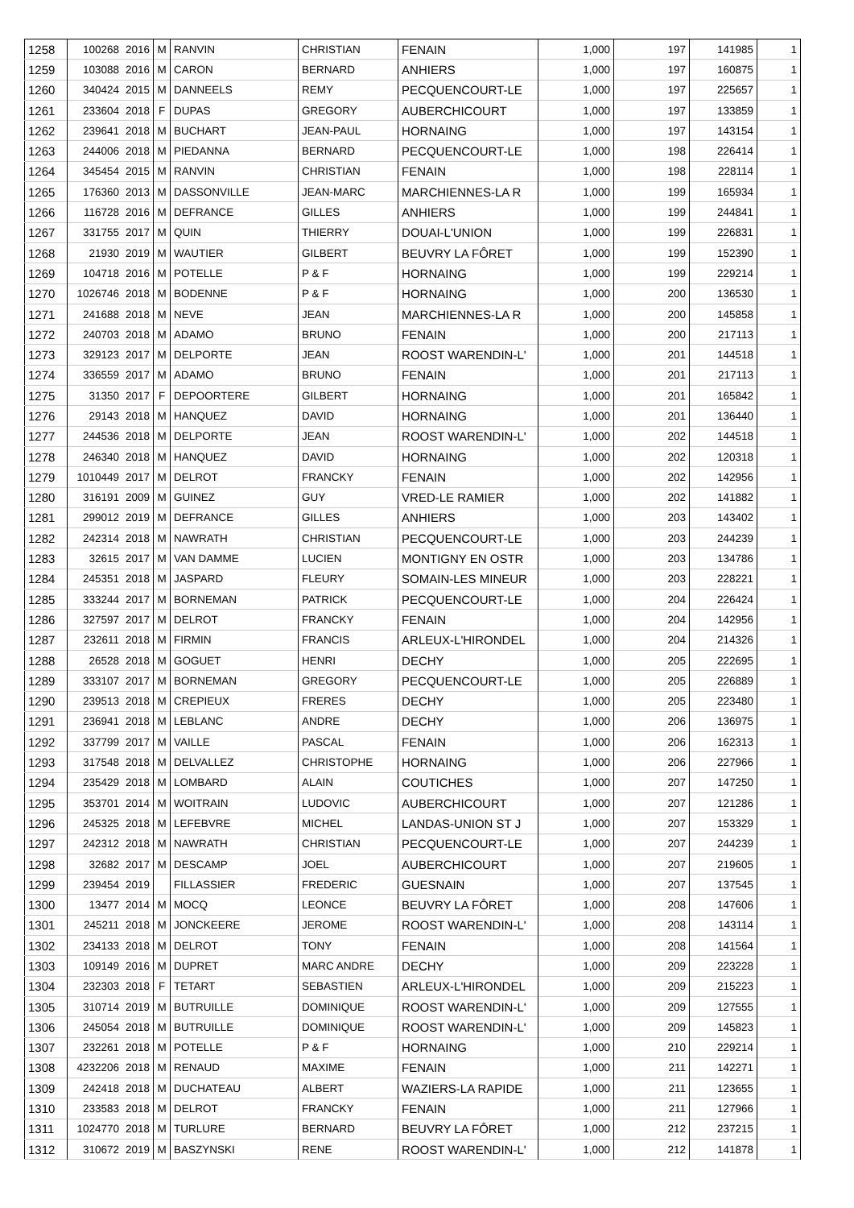| 1258 | 100268 | 2016 | M | RANVIN | CHRISTIAN | FENAIN | 1,000 | 197 | 141985 | 1 |
| 1259 | 103088 | 2016 | M | CARON | BERNARD | ANHIERS | 1,000 | 197 | 160875 | 1 |
| 1260 | 340424 | 2015 | M | DANNEELS | REMY | PECQUENCOURT-LE | 1,000 | 197 | 225657 | 1 |
| 1261 | 233604 | 2018 | F | DUPAS | GREGORY | AUBERCHICOURT | 1,000 | 197 | 133859 | 1 |
| 1262 | 239641 | 2018 | M | BUCHART | JEAN-PAUL | HORNAING | 1,000 | 197 | 143154 | 1 |
| 1263 | 244006 | 2018 | M | PIEDANNA | BERNARD | PECQUENCOURT-LE | 1,000 | 198 | 226414 | 1 |
| 1264 | 345454 | 2015 | M | RANVIN | CHRISTIAN | FENAIN | 1,000 | 198 | 228114 | 1 |
| 1265 | 176360 | 2013 | M | DASSONVILLE | JEAN-MARC | MARCHIENNES-LA R | 1,000 | 199 | 165934 | 1 |
| 1266 | 116728 | 2016 | M | DEFRANCE | GILLES | ANHIERS | 1,000 | 199 | 244841 | 1 |
| 1267 | 331755 | 2017 | M | QUIN | THIERRY | DOUAI-L'UNION | 1,000 | 199 | 226831 | 1 |
| 1268 | 21930 | 2019 | M | WAUTIER | GILBERT | BEUVRY LA FÔRET | 1,000 | 199 | 152390 | 1 |
| 1269 | 104718 | 2016 | M | POTELLE | P & F | HORNAING | 1,000 | 199 | 229214 | 1 |
| 1270 | 1026746 | 2018 | M | BODENNE | P & F | HORNAING | 1,000 | 200 | 136530 | 1 |
| 1271 | 241688 | 2018 | M | NEVE | JEAN | MARCHIENNES-LA R | 1,000 | 200 | 145858 | 1 |
| 1272 | 240703 | 2018 | M | ADAMO | BRUNO | FENAIN | 1,000 | 200 | 217113 | 1 |
| 1273 | 329123 | 2017 | M | DELPORTE | JEAN | ROOST WARENDIN-L' | 1,000 | 201 | 144518 | 1 |
| 1274 | 336559 | 2017 | M | ADAMO | BRUNO | FENAIN | 1,000 | 201 | 217113 | 1 |
| 1275 | 31350 | 2017 | F | DEPOORTERE | GILBERT | HORNAING | 1,000 | 201 | 165842 | 1 |
| 1276 | 29143 | 2018 | M | HANQUEZ | DAVID | HORNAING | 1,000 | 201 | 136440 | 1 |
| 1277 | 244536 | 2018 | M | DELPORTE | JEAN | ROOST WARENDIN-L' | 1,000 | 202 | 144518 | 1 |
| 1278 | 246340 | 2018 | M | HANQUEZ | DAVID | HORNAING | 1,000 | 202 | 120318 | 1 |
| 1279 | 1010449 | 2017 | M | DELROT | FRANCKY | FENAIN | 1,000 | 202 | 142956 | 1 |
| 1280 | 316191 | 2009 | M | GUINEZ | GUY | VRED-LE RAMIER | 1,000 | 202 | 141882 | 1 |
| 1281 | 299012 | 2019 | M | DEFRANCE | GILLES | ANHIERS | 1,000 | 203 | 143402 | 1 |
| 1282 | 242314 | 2018 | M | NAWRATH | CHRISTIAN | PECQUENCOURT-LE | 1,000 | 203 | 244239 | 1 |
| 1283 | 32615 | 2017 | M | VAN DAMME | LUCIEN | MONTIGNY EN OSTR | 1,000 | 203 | 134786 | 1 |
| 1284 | 245351 | 2018 | M | JASPARD | FLEURY | SOMAIN-LES MINEUR | 1,000 | 203 | 228221 | 1 |
| 1285 | 333244 | 2017 | M | BORNEMAN | PATRICK | PECQUENCOURT-LE | 1,000 | 204 | 226424 | 1 |
| 1286 | 327597 | 2017 | M | DELROT | FRANCKY | FENAIN | 1,000 | 204 | 142956 | 1 |
| 1287 | 232611 | 2018 | M | FIRMIN | FRANCIS | ARLEUX-L'HIRONDEL | 1,000 | 204 | 214326 | 1 |
| 1288 | 26528 | 2018 | M | GOGUET | HENRI | DECHY | 1,000 | 205 | 222695 | 1 |
| 1289 | 333107 | 2017 | M | BORNEMAN | GREGORY | PECQUENCOURT-LE | 1,000 | 205 | 226889 | 1 |
| 1290 | 239513 | 2018 | M | CREPIEUX | FRERES | DECHY | 1,000 | 205 | 223480 | 1 |
| 1291 | 236941 | 2018 | M | LEBLANC | ANDRE | DECHY | 1,000 | 206 | 136975 | 1 |
| 1292 | 337799 | 2017 | M | VAILLE | PASCAL | FENAIN | 1,000 | 206 | 162313 | 1 |
| 1293 | 317548 | 2018 | M | DELVALLEZ | CHRISTOPHE | HORNAING | 1,000 | 206 | 227966 | 1 |
| 1294 | 235429 | 2018 | M | LOMBARD | ALAIN | COUTICHES | 1,000 | 207 | 147250 | 1 |
| 1295 | 353701 | 2014 | M | WOITRAIN | LUDOVIC | AUBERCHICOURT | 1,000 | 207 | 121286 | 1 |
| 1296 | 245325 | 2018 | M | LEFEBVRE | MICHEL | LANDAS-UNION ST J | 1,000 | 207 | 153329 | 1 |
| 1297 | 242312 | 2018 | M | NAWRATH | CHRISTIAN | PECQUENCOURT-LE | 1,000 | 207 | 244239 | 1 |
| 1298 | 32682 | 2017 | M | DESCAMP | JOEL | AUBERCHICOURT | 1,000 | 207 | 219605 | 1 |
| 1299 | 239454 | 2019 | | FILLASSIER | FREDERIC | GUESNAIN | 1,000 | 207 | 137545 | 1 |
| 1300 | 13477 | 2014 | M | MOCQ | LEONCE | BEUVRY LA FÔRET | 1,000 | 208 | 147606 | 1 |
| 1301 | 245211 | 2018 | M | JONCKEERE | JEROME | ROOST WARENDIN-L' | 1,000 | 208 | 143114 | 1 |
| 1302 | 234133 | 2018 | M | DELROT | TONY | FENAIN | 1,000 | 208 | 141564 | 1 |
| 1303 | 109149 | 2016 | M | DUPRET | MARC ANDRE | DECHY | 1,000 | 209 | 223228 | 1 |
| 1304 | 232303 | 2018 | F | TETART | SEBASTIEN | ARLEUX-L'HIRONDEL | 1,000 | 209 | 215223 | 1 |
| 1305 | 310714 | 2019 | M | BUTRUILLE | DOMINIQUE | ROOST WARENDIN-L' | 1,000 | 209 | 127555 | 1 |
| 1306 | 245054 | 2018 | M | BUTRUILLE | DOMINIQUE | ROOST WARENDIN-L' | 1,000 | 209 | 145823 | 1 |
| 1307 | 232261 | 2018 | M | POTELLE | P & F | HORNAING | 1,000 | 210 | 229214 | 1 |
| 1308 | 4232206 | 2018 | M | RENAUD | MAXIME | FENAIN | 1,000 | 211 | 142271 | 1 |
| 1309 | 242418 | 2018 | M | DUCHATEAU | ALBERT | WAZIERS-LA RAPIDE | 1,000 | 211 | 123655 | 1 |
| 1310 | 233583 | 2018 | M | DELROT | FRANCKY | FENAIN | 1,000 | 211 | 127966 | 1 |
| 1311 | 1024770 | 2018 | M | TURLURE | BERNARD | BEUVRY LA FÔRET | 1,000 | 212 | 237215 | 1 |
| 1312 | 310672 | 2019 | M | BASZYNSKI | RENE | ROOST WARENDIN-L' | 1,000 | 212 | 141878 | 1 |